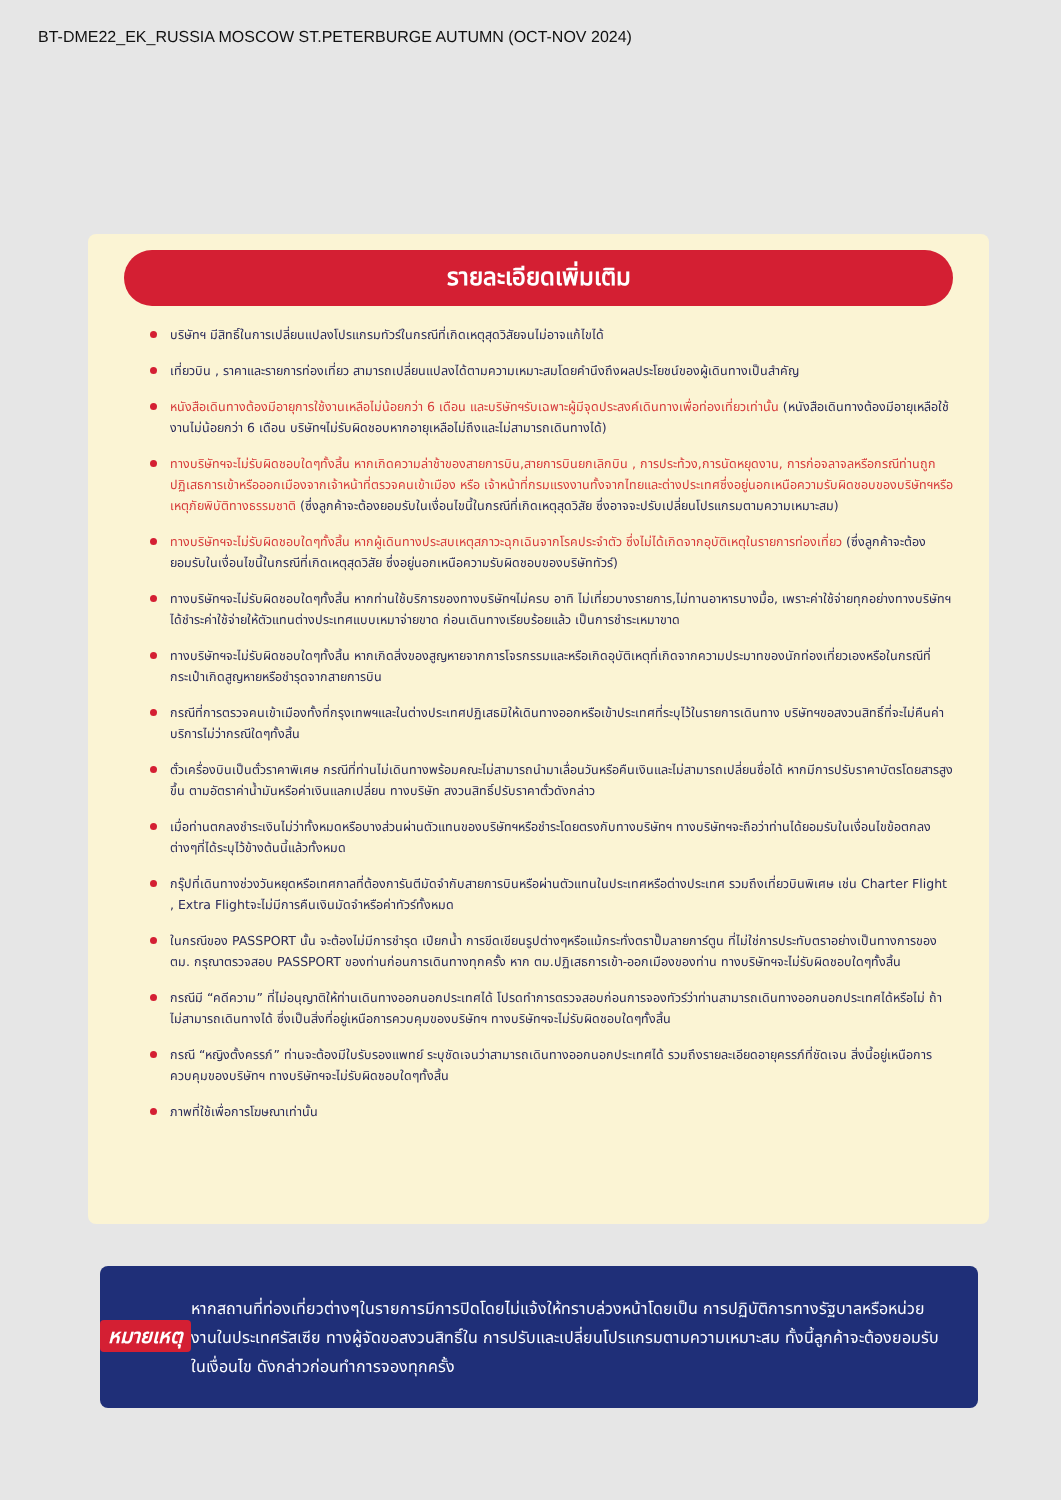BT-DME22_EK_RUSSIA MOSCOW ST.PETERBURGE AUTUMN (OCT-NOV 2024)
รายละเอียดเพิ่มเติม
บริษัทฯ มีสิทธิ์ในการเปลี่ยนแปลงโปรแกรมทัวร์ในกรณีที่เกิดเหตุสุดวิสัยจนไม่อาจแก้ไขได้
เที่ยวบิน , ราคาและรายการท่องเที่ยว สามารถเปลี่ยนแปลงได้ตามความเหมาะสมโดยคำนึงถึงผลประโยชน์ของผู้เดินทางเป็นสำคัญ
หนังสือเดินทางต้องมีอายุการใช้งานเหลือไม่น้อยกว่า 6 เดือน และบริษัทฯรับเฉพาะผู้มีจุดประสงค์เดินทางเพื่อท่องเที่ยวเท่านั้น (หนังสือเดินทางต้องมีอายุเหลือใช้งานไม่น้อยกว่า 6 เดือน บริษัทฯไม่รับผิดชอบหากอายุเหลือไม่ถึงและไม่สามารถเดินทางได้)
ทางบริษัทฯจะไม่รับผิดชอบใดๆทั้งสิ้น หากเกิดความล่าช้าของสายการบิน,สายการบินยกเลิกบิน , การประท้วง,การนัดหยุดงาน, การก่อจลาจลหรือกรณีท่านถูกปฏิเสธการเข้าหรือออกเมืองจากเจ้าหน้าที่ตรวจคนเข้าเมือง หรือ เจ้าหน้าที่กรมแรงงานทั้งจากไทยและต่างประเทศซึ่งอยู่นอกเหนือความรับผิดชอบของบริษัทฯหรือเหตุภัยพิบัติทางธรรมชาติ (ซึ่งลูกค้าจะต้องยอมรับในเงื่อนไขนี้ในกรณีที่เกิดเหตุสุดวิสัย ซึ่งอาจจะปรับเปลี่ยนโปรแกรมตามความเหมาะสม)
ทางบริษัทฯจะไม่รับผิดชอบใดๆทั้งสิ้น หากผู้เดินทางประสบเหตุสภาวะฉุกเฉินจากโรคประจำตัว ซึ่งไม่ได้เกิดจากอุบัติเหตุในรายการท่องเที่ยว (ซึ่งลูกค้าจะต้องยอมรับในเงื่อนไขนี้ในกรณีที่เกิดเหตุสุดวิสัย ซึ่งอยู่นอกเหนือความรับผิดชอบของบริษัททัวร์)
ทางบริษัทฯจะไม่รับผิดชอบใดๆทั้งสิ้น หากท่านใช้บริการของทางบริษัทฯไม่ครบ อาทิ ไม่เที่ยวบางรายการ,ไม่ทานอาหารบางมื้อ, เพราะค่าใช้จ่ายทุกอย่างทางบริษัทฯได้ชำระค่าใช้จ่ายให้ตัวแทนต่างประเทศแบบเหมาจ่ายขาด ก่อนเดินทางเรียบร้อยแล้ว เป็นการชำระเหมาขาด
ทางบริษัทฯจะไม่รับผิดชอบใดๆทั้งสิ้น หากเกิดสิ่งของสูญหายจากการโจรกรรมและหรือเกิดอุบัติเหตุที่เกิดจากความประมาทของนักท่องเที่ยวเองหรือในกรณีที่กระเป๋าเกิดสูญหายหรือชำรุดจากสายการบิน
กรณีที่การตรวจคนเข้าเมืองทั้งที่กรุงเทพฯและในต่างประเทศปฏิเสธมิให้เดินทางออกหรือเข้าประเทศที่ระบุไว้ในรายการเดินทาง บริษัทฯขอสงวนสิทธิ์ที่จะไม่คืนค่าบริการไม่ว่ากรณีใดๆทั้งสิ้น
ตั๋วเครื่องบินเป็นตั๋วราคาพิเศษ กรณีที่ท่านไม่เดินทางพร้อมคณะไม่สามารถนำมาเลื่อนวันหรือคืนเงินและไม่สามารถเปลี่ยนชื่อได้ หากมีการปรับราคาบัตรโดยสารสูงขึ้น ตามอัตราค่าน้ำมันหรือค่าเงินแลกเปลี่ยน ทางบริษัท สงวนสิทธิ์ปรับราคาตั๋วดังกล่าว
เมื่อท่านตกลงชำระเงินไม่ว่าทั้งหมดหรือบางส่วนผ่านตัวแทนของบริษัทฯหรือชำระโดยตรงกับทางบริษัทฯ ทางบริษัทฯจะถือว่าท่านได้ยอมรับในเงื่อนไขข้อตกลงต่างๆที่ได้ระบุไว้ข้างต้นนี้แล้วทั้งหมด
กรุ๊ปที่เดินทางช่วงวันหยุดหรือเทศกาลที่ต้องการันตีมัดจำกับสายการบินหรือผ่านตัวแทนในประเทศหรือต่างประเทศ รวมถึงเที่ยวบินพิเศษ เช่น Charter Flight , Extra Flightจะไม่มีการคืนเงินมัดจำหรือค่าทัวร์ทั้งหมด
ในกรณีของ PASSPORT นั้น จะต้องไม่มีการชำรุด เปียกน้ำ การขีดเขียนรูปต่างๆหรือแม้กระทั่งตราปั๊มลายการ์ตูน ที่ไม่ใช่การประทับตราอย่างเป็นทางการของตม. กรุณาตรวจสอบ PASSPORT ของท่านก่อนการเดินทางทุกครั้ง หาก ตม.ปฏิเสธการเข้า-ออกเมืองของท่าน ทางบริษัทฯจะไม่รับผิดชอบใดๆทั้งสิ้น
กรณีมี “คดีความ” ที่ไม่อนุญาติให้ท่านเดินทางออกนอกประเทศได้ โปรดทำการตรวจสอบก่อนการจองทัวร์ว่าท่านสามารถเดินทางออกนอกประเทศได้หรือไม่ ถ้าไม่สามารถเดินทางได้ ซึ่งเป็นสิ่งที่อยู่เหนือการควบคุมของบริษัทฯ ทางบริษัทฯจะไม่รับผิดชอบใดๆทั้งสิ้น
กรณี “หญิงตั้งครรภ์” ท่านจะต้องมีใบรับรองแพทย์ ระบุชัดเจนว่าสามารถเดินทางออกนอกประเทศได้ รวมถึงรายละเอียดอายุครรภ์ที่ชัดเจน สิ่งนี้อยู่เหนือการควบคุมของบริษัทฯ ทางบริษัทฯจะไม่รับผิดชอบใดๆทั้งสิ้น
ภาพที่ใช้เพื่อการโฆษณาเท่านั้น
หมายเหตุ
หากสถานที่ท่องเที่ยวต่างๆในรายการมีการปิดโดยไม่แจ้งให้ทราบล่วงหน้าโดยเป็น การปฏิบัติการทางรัฐบาลหรือหน่วยงานในประเทศรัสเซีย ทางผู้จัดขอสงวนสิทธิ์ใน การปรับและเปลี่ยนโปรแกรมตามความเหมาะสม ทั้งนี้ลูกค้าจะต้องยอมรับในเงื่อนไข ดังกล่าวก่อนทำการจองทุกครั้ง